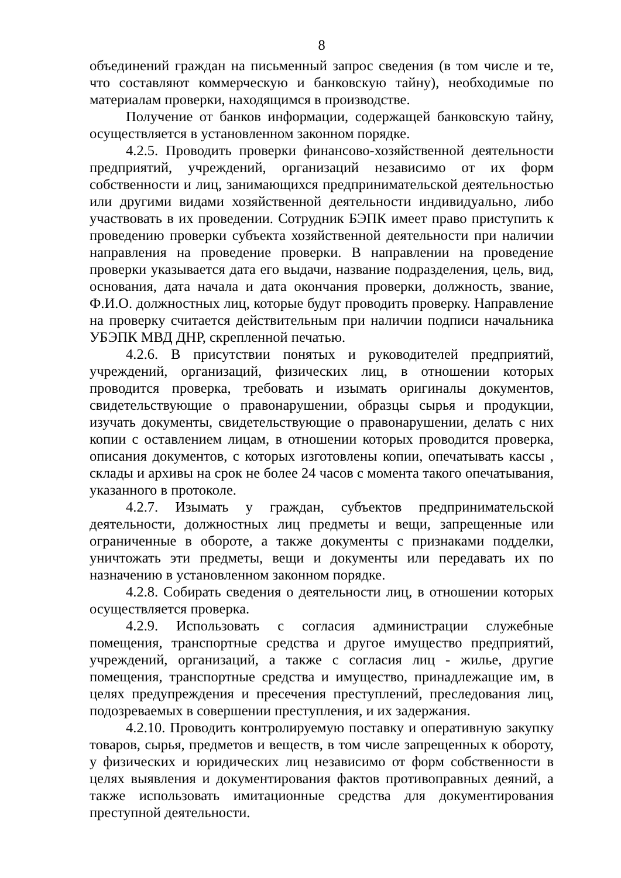8
объединений граждан на письменный запрос сведения (в том числе и те, что составляют коммерческую и банковскую тайну), необходимые по материалам проверки, находящимся в производстве.
Получение от банков информации, содержащей банковскую тайну, осуществляется в установленном законном порядке.
4.2.5. Проводить проверки финансово-хозяйственной деятельности предприятий, учреждений, организаций независимо от их форм собственности и лиц, занимающихся предпринимательской деятельностью или другими видами хозяйственной деятельности индивидуально, либо участвовать в их проведении. Сотрудник БЭПК имеет право приступить к проведению проверки субъекта хозяйственной деятельности при наличии направления на проведение проверки. В направлении на проведение проверки указывается дата его выдачи, название подразделения, цель, вид, основания, дата начала и дата окончания проверки, должность, звание, Ф.И.О. должностных лиц, которые будут проводить проверку. Направление на проверку считается действительным при наличии подписи начальника УБЭПК МВД ДНР, скрепленной печатью.
4.2.6. В присутствии понятых и руководителей предприятий, учреждений, организаций, физических лиц, в отношении которых проводится проверка, требовать и изымать оригиналы документов, свидетельствующие о правонарушении, образцы сырья и продукции, изучать документы, свидетельствующие о правонарушении, делать с них копии с оставлением лицам, в отношении которых проводится проверка, описания документов, с которых изготовлены копии, опечатывать кассы , склады и архивы на срок не более 24 часов с момента такого опечатывания, указанного в протоколе.
4.2.7. Изымать у граждан, субъектов предпринимательской деятельности, должностных лиц предметы и вещи, запрещенные или ограниченные в обороте, а также документы с признаками подделки, уничтожать эти предметы, вещи и документы или передавать их по назначению в установленном законном порядке.
4.2.8. Собирать сведения о деятельности лиц, в отношении которых осуществляется проверка.
4.2.9. Использовать с согласия администрации служебные помещения, транспортные средства и другое имущество предприятий, учреждений, организаций, а также с согласия лиц - жилье, другие помещения, транспортные средства и имущество, принадлежащие им, в целях предупреждения и пресечения преступлений, преследования лиц, подозреваемых в совершении преступления, и их задержания.
4.2.10. Проводить контролируемую поставку и оперативную закупку товаров, сырья, предметов и веществ, в том числе запрещенных к обороту, у физических и юридических лиц независимо от форм собственности в целях выявления и документирования фактов противоправных деяний, а также использовать имитационные средства для документирования преступной деятельности.